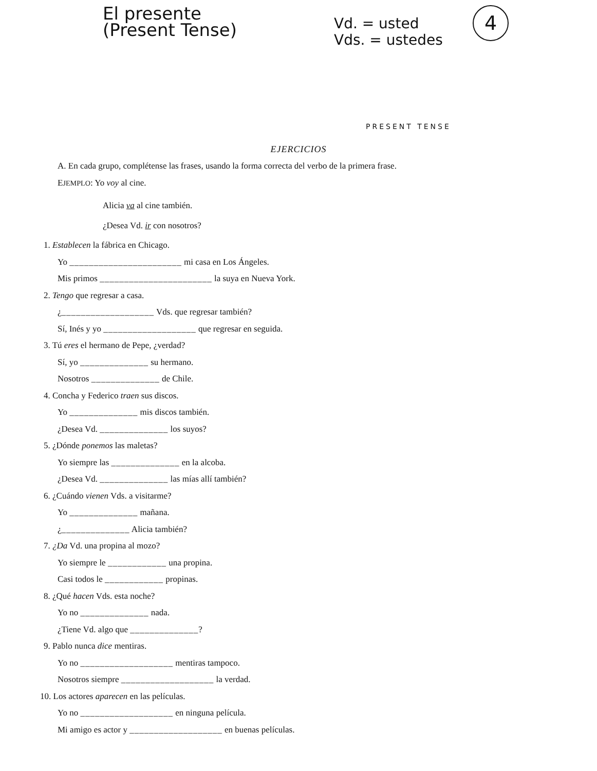El presente
(Present Tense)
Vd. = usted
Vds. = ustedes
4
PRESENT TENSE
EJERCICIOS
A. En cada grupo, complétense las frases, usando la forma correcta del verbo de la primera frase.
EJEMPLO: Yo voy al cine.
Alicia va al cine también.
¿Desea Vd. ir con nosotros?
1. Establecen la fábrica en Chicago.
Yo _______________________ mi casa en Los Ángeles.
Mis primos _______________________ la suya en Nueva York.
2. Tengo que regresar a casa.
¿___________________ Vds. que regresar también?
Sí, Inés y yo ___________________ que regresar en seguida.
3. Tú eres el hermano de Pepe, ¿verdad?
Sí, yo ______________ su hermano.
Nosotros ______________ de Chile.
4. Concha y Federico traen sus discos.
Yo ______________ mis discos también.
¿Desea Vd. ______________ los suyos?
5. ¿Dónde ponemos las maletas?
Yo siempre las ______________ en la alcoba.
¿Desea Vd. ______________ las mías allí también?
6. ¿Cuándo vienen Vds. a visitarme?
Yo ______________ mañana.
¿______________ Alicia también?
7. ¿Da Vd. una propina al mozo?
Yo siempre le ____________ una propina.
Casi todos le ____________ propinas.
8. ¿Qué hacen Vds. esta noche?
Yo no ______________ nada.
¿Tiene Vd. algo que ______________?
9. Pablo nunca dice mentiras.
Yo no ___________________ mentiras tampoco.
Nosotros siempre ___________________ la verdad.
10. Los actores aparecen en las películas.
Yo no ___________________ en ninguna película.
Mi amigo es actor y ___________________ en buenas películas.